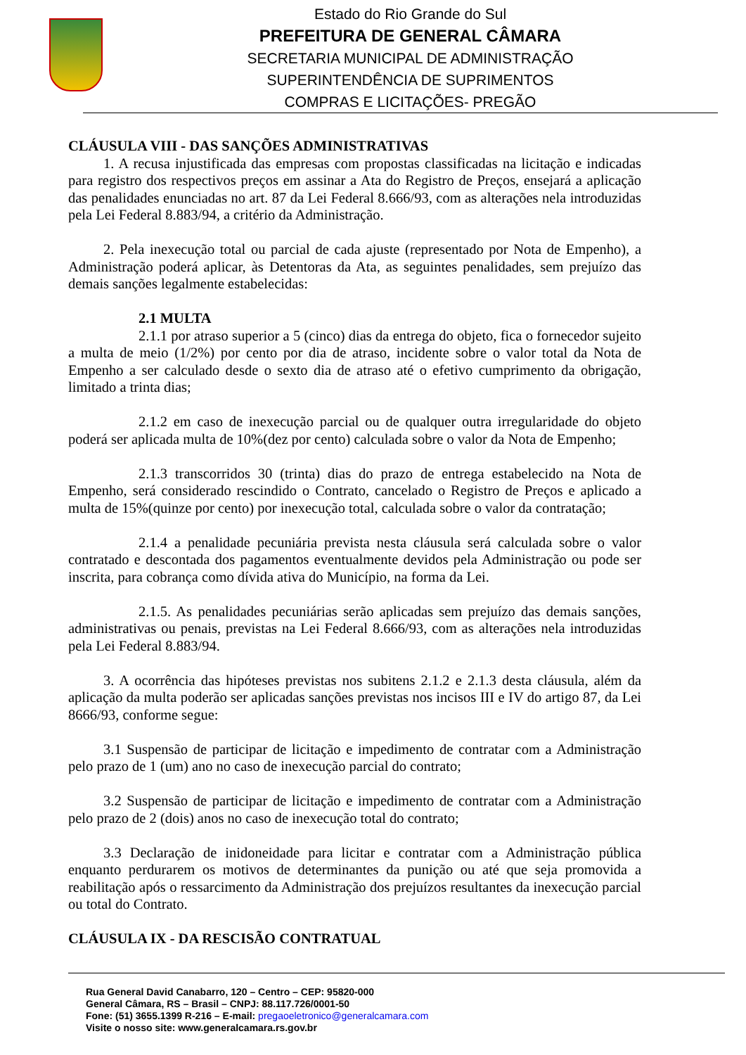Estado do Rio Grande do Sul
PREFEITURA DE GENERAL CÂMARA
SECRETARIA MUNICIPAL DE ADMINISTRAÇÃO
SUPERINTENDÊNCIA DE SUPRIMENTOS
COMPRAS E LICITAÇÕES- PREGÃO
CLÁUSULA VIII - DAS SANÇÕES ADMINISTRATIVAS
1. A recusa injustificada das empresas com propostas classificadas na licitação e indicadas para registro dos respectivos preços em assinar a Ata do Registro de Preços, ensejará a aplicação das penalidades enunciadas no art. 87 da Lei Federal 8.666/93, com as alterações nela introduzidas pela Lei Federal 8.883/94, a critério da Administração.
2. Pela inexecução total ou parcial de cada ajuste (representado por Nota de Empenho), a Administração poderá aplicar, às Detentoras da Ata, as seguintes penalidades, sem prejuízo das demais sanções legalmente estabelecidas:
2.1 MULTA
2.1.1 por atraso superior a 5 (cinco) dias da entrega do objeto, fica o fornecedor sujeito a multa de meio (1/2%) por cento por dia de atraso, incidente sobre o valor total da Nota de Empenho a ser calculado desde o sexto dia de atraso até o efetivo cumprimento da obrigação, limitado a trinta dias;
2.1.2 em caso de inexecução parcial ou de qualquer outra irregularidade do objeto poderá ser aplicada multa de 10%(dez por cento) calculada sobre o valor da Nota de Empenho;
2.1.3 transcorridos 30 (trinta) dias do prazo de entrega estabelecido na Nota de Empenho, será considerado rescindido o Contrato, cancelado o Registro de Preços e aplicado a multa de 15%(quinze por cento) por inexecução total, calculada sobre o valor da contratação;
2.1.4 a penalidade pecuniária prevista nesta cláusula será calculada sobre o valor contratado e descontada dos pagamentos eventualmente devidos pela Administração ou pode ser inscrita, para cobrança como dívida ativa do Município, na forma da Lei.
2.1.5. As penalidades pecuniárias serão aplicadas sem prejuízo das demais sanções, administrativas ou penais, previstas na Lei Federal 8.666/93, com as alterações nela introduzidas pela Lei Federal 8.883/94.
3. A ocorrência das hipóteses previstas nos subitens 2.1.2 e 2.1.3 desta cláusula, além da aplicação da multa poderão ser aplicadas sanções previstas nos incisos III e IV do artigo 87, da Lei 8666/93, conforme segue:
3.1 Suspensão de participar de licitação e impedimento de contratar com a Administração pelo prazo de 1 (um) ano no caso de inexecução parcial do contrato;
3.2 Suspensão de participar de licitação e impedimento de contratar com a Administração pelo prazo de 2 (dois) anos no caso de inexecução total do contrato;
3.3 Declaração de inidoneidade para licitar e contratar com a Administração pública enquanto perdurarem os motivos de determinantes da punição ou até que seja promovida a reabilitação após o ressarcimento da Administração dos prejuízos resultantes da inexecução parcial ou total do Contrato.
CLÁUSULA IX - DA RESCISÃO CONTRATUAL
Rua General David Canabarro, 120 – Centro – CEP: 95820-000
General Câmara, RS – Brasil – CNPJ: 88.117.726/0001-50
Fone: (51) 3655.1399 R-216 – E-mail: pregaoeletronico@generalcamara.com
Visite o nosso site: www.generalcamara.rs.gov.br